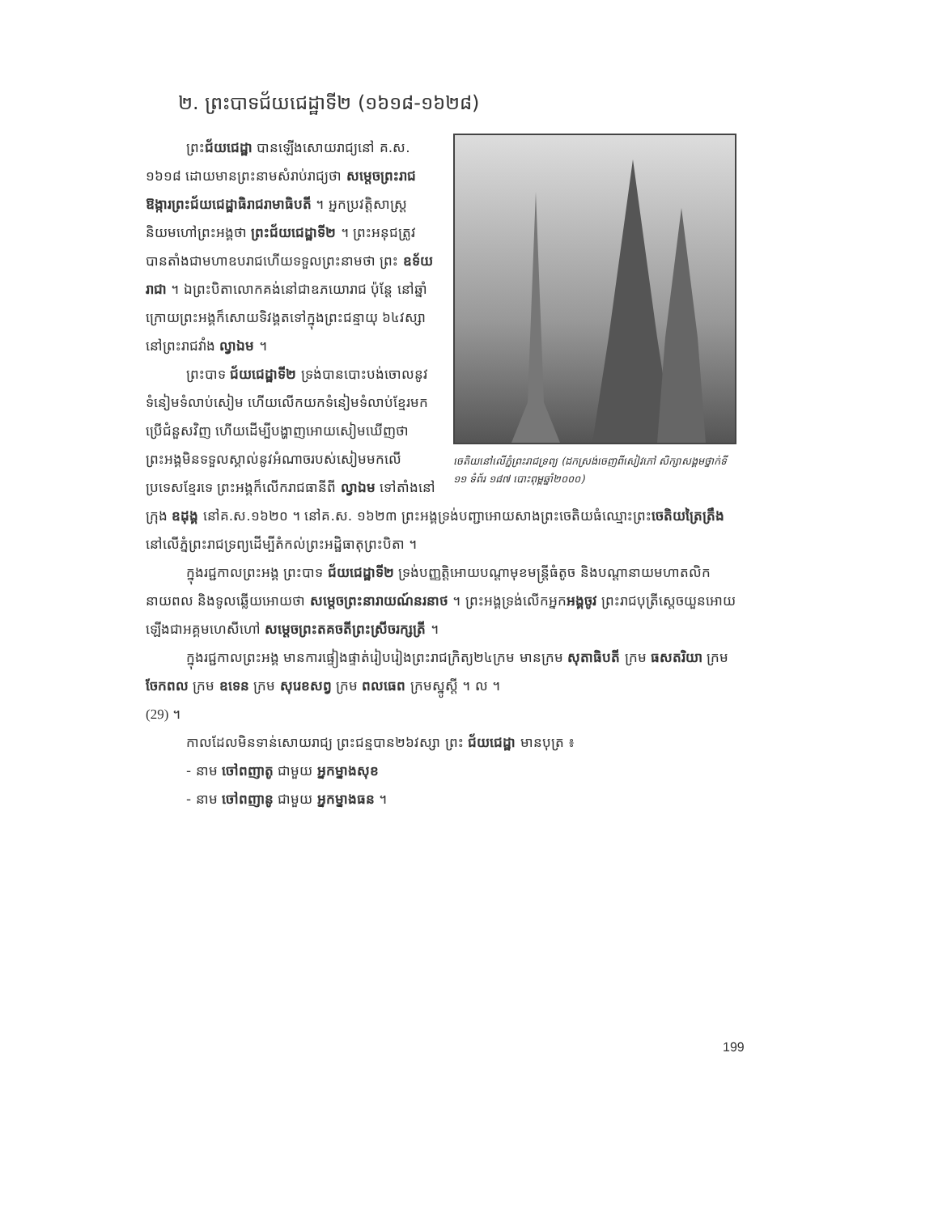២. ព្រះបាទជ័យជេដ្ឋាទី២ (១៦១៨-១៦២៨)
ចេតិយនៅលើភ្នំព្រះរាជទ្រព្យ (ដកស្រង់ចេញពីសៀវភៅ សិក្សាសង្គមថ្នាក់ទី ១១ ទំព័រ ១៨៧ បោះពុម្ពឆ្នាំ២០០០)
ព្រះជ័យជេដ្ឋា បានឡើងសោយរាជ្យនៅ គ.ស. ១៦១៨ ដោយមានព្រះនាមសំរាប់រាជ្យថា សម្តេចព្រះរាជឱង្ការព្រះជ័យជេដ្ឋាធិរាជរាមាធិបតី ។ អ្នកប្រវត្តិសាស្រ្តនិយមហៅព្រះអង្គថា ព្រះជ័យជេដ្ឋាទី២ ។ ព្រះអនុជត្រូវបានតាំងជាមហាឧបរាជហើយទទួលព្រះនាមថា ព្រះ ឧទ័យរាជា ។ ឯព្រះបិតាលោកគង់នៅជាឧភយោរាជ ប៉ុន្តែ នៅឆ្នាំក្រោយព្រះអង្គក៏សោយទិវង្គតទៅក្នុងព្រះជន្មាយុ ៦៤វស្សានៅព្រះរាជវាំង ល្វាឯម ។
ព្រះបាទ ជ័យជេដ្ឋាទី២ ទ្រង់បានបោះបង់ចោលនូវទំនៀមទំលាប់សៀម ហើយលើកយកទំនៀមទំលាប់ខ្មែរមកប្រើជំនួសវិញ ហើយដើម្បីបង្ហាញអោយសៀមឃើញថាព្រះអង្គមិនទទួលស្គាល់នូវអំណាចរបស់សៀមមកលើប្រទេសខ្មែរទេ ព្រះអង្គក៏លើករាជធានីពី ល្វាឯម ទៅតាំងនៅក្រុង ឧដុង្គ នៅគ.ស.១៦២០ ។ នៅគ.ស. ១៦២៣ ព្រះអង្គទ្រង់បញ្ជាអោយសាងព្រះចេតិយធំឈ្មោះព្រះចេតិយត្រៃត្រឹង នៅលើភ្នំព្រះរាជទ្រព្យដើម្បីតំកល់ព្រះអដ្ឋិធាតុព្រះបិតា ។
ក្នុងរជ្ជកាលព្រះអង្គ ព្រះបាទ ជ័យជេដ្ឋាទី២ ទ្រង់បញ្ញត្តិអោយបណ្តាមុខមន្រ្តីធំតូច និងបណ្តានាយមហាតលិក នាយពល និងទូលឆ្លើយអោយថា សម្តេចព្រះនារាយណ៍នរនាថ ។ ព្រះអង្គទ្រង់លើកអ្នកអង្គចូវ ព្រះរាជបុត្រីស្តេចយួនអោយឡើងជាអគ្គមហេសីហៅ សម្តេចព្រះតគចតីព្រះស្រីចរក្សត្រី ។
ក្នុងរជ្ជកាលព្រះអង្គ មានការផ្ទៀងផ្ទាត់រៀបរៀងព្រះរាជក្រិត្យ២៤ក្រម មានក្រម សុតាធិបតី ក្រម ធសតរិយា ក្រម ចែកពល ក្រម ឧទេន ក្រម សុរេខសព្វ ក្រម ពលធេព ក្រមស្នូស្តី ។ ល ។
(29) ។
កាលដែលមិនទាន់សោយរាជ្យ ព្រះជន្មបាន២៦វស្សា ព្រះ ជ័យជេដ្ឋា មានបុត្រ ៖
- នាម ចៅពញាតូ ជាមួយ អ្នកម្នាងសុខ
- នាម ចៅពញានូ ជាមួយ អ្នកម្នាងធន ។
199